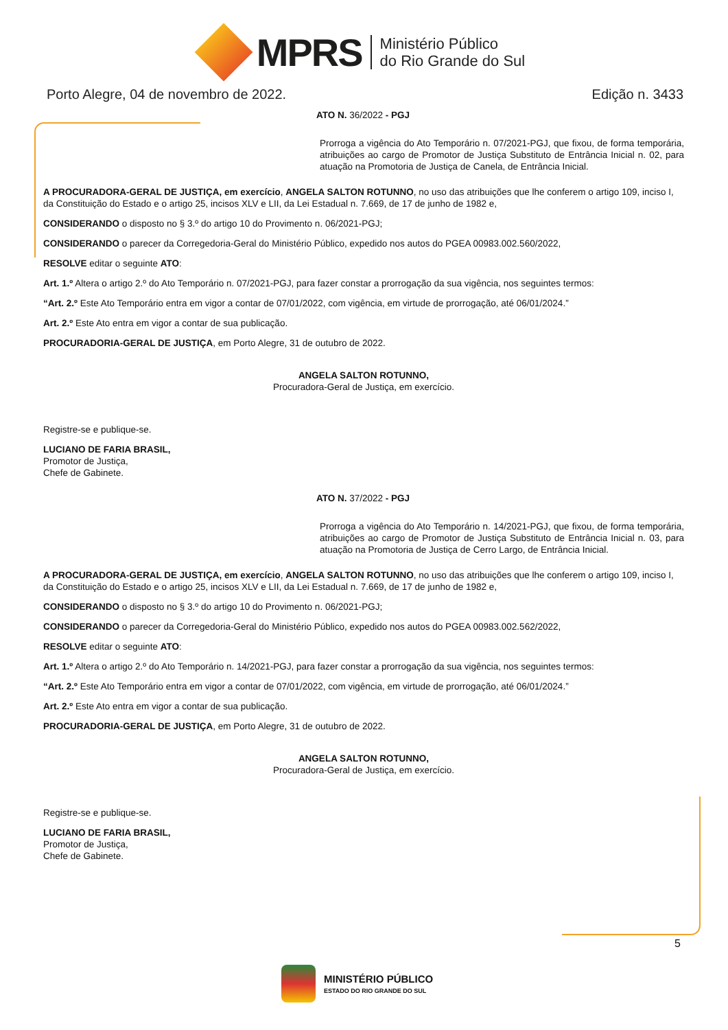MPRS
Ministério Público
do Rio Grande do Sul
Porto Alegre, 04 de novembro de 2022. Edição n. 3433
ATO N. 36/2022 - PGJ
Prorroga a vigência do Ato Temporário n. 07/2021-PGJ, que fixou, de forma temporária, atribuições ao cargo de Promotor de Justiça Substituto de Entrância Inicial n. 02, para atuação na Promotoria de Justiça de Canela, de Entrância Inicial.
A PROCURADORA-GERAL DE JUSTIÇA, em exercício, ANGELA SALTON ROTUNNO, no uso das atribuições que lhe conferem o artigo 109, inciso I, da Constituição do Estado e o artigo 25, incisos XLV e LII, da Lei Estadual n. 7.669, de 17 de junho de 1982 e,
CONSIDERANDO o disposto no § 3.º do artigo 10 do Provimento n. 06/2021-PGJ;
CONSIDERANDO o parecer da Corregedoria-Geral do Ministério Público, expedido nos autos do PGEA 00983.002.560/2022,
RESOLVE editar o seguinte ATO:
Art. 1.º Altera o artigo 2.º do Ato Temporário n. 07/2021-PGJ, para fazer constar a prorrogação da sua vigência, nos seguintes termos:
“Art. 2.º Este Ato Temporário entra em vigor a contar de 07/01/2022, com vigência, em virtude de prorrogação, até 06/01/2024.”
Art. 2.º Este Ato entra em vigor a contar de sua publicação.
PROCURADORIA-GERAL DE JUSTIÇA, em Porto Alegre, 31 de outubro de 2022.
ANGELA SALTON ROTUNNO,
Procuradora-Geral de Justiça, em exercício.
Registre-se e publique-se.
LUCIANO DE FARIA BRASIL,
Promotor de Justiça,
Chefe de Gabinete.
ATO N. 37/2022 - PGJ
Prorroga a vigência do Ato Temporário n. 14/2021-PGJ, que fixou, de forma temporária, atribuições ao cargo de Promotor de Justiça Substituto de Entrância Inicial n. 03, para atuação na Promotoria de Justiça de Cerro Largo, de Entrância Inicial.
A PROCURADORA-GERAL DE JUSTIÇA, em exercício, ANGELA SALTON ROTUNNO, no uso das atribuições que lhe conferem o artigo 109, inciso I, da Constituição do Estado e o artigo 25, incisos XLV e LII, da Lei Estadual n. 7.669, de 17 de junho de 1982 e,
CONSIDERANDO o disposto no § 3.º do artigo 10 do Provimento n. 06/2021-PGJ;
CONSIDERANDO o parecer da Corregedoria-Geral do Ministério Público, expedido nos autos do PGEA 00983.002.562/2022,
RESOLVE editar o seguinte ATO:
Art. 1.º Altera o artigo 2.º do Ato Temporário n. 14/2021-PGJ, para fazer constar a prorrogação da sua vigência, nos seguintes termos:
“Art. 2.º Este Ato Temporário entra em vigor a contar de 07/01/2022, com vigência, em virtude de prorrogação, até 06/01/2024.”
Art. 2.º Este Ato entra em vigor a contar de sua publicação.
PROCURADORIA-GERAL DE JUSTIÇA, em Porto Alegre, 31 de outubro de 2022.
ANGELA SALTON ROTUNNO,
Procuradora-Geral de Justiça, em exercício.
Registre-se e publique-se.
LUCIANO DE FARIA BRASIL,
Promotor de Justiça,
Chefe de Gabinete.
5
MINISTÉRIO PÚBLICO
ESTADO DO RIO GRANDE DO SUL